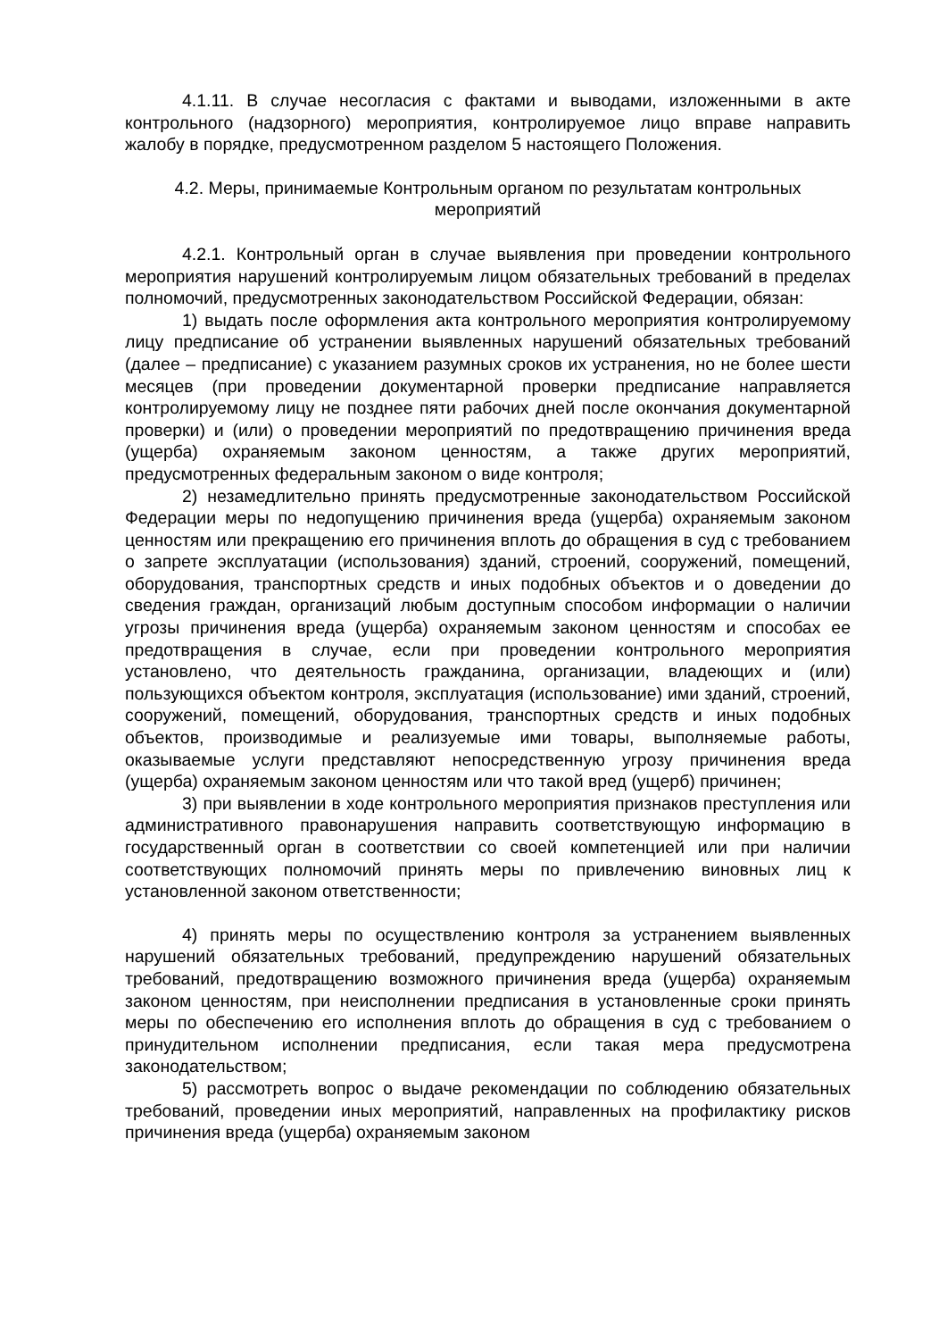4.1.11. В случае несогласия с фактами и выводами, изложенными в акте контрольного (надзорного) мероприятия, контролируемое лицо вправе направить жалобу в порядке, предусмотренном разделом 5 настоящего Положения.
4.2. Меры, принимаемые Контрольным органом по результатам контрольных мероприятий
4.2.1. Контрольный орган в случае выявления при проведении контрольного мероприятия нарушений контролируемым лицом обязательных требований в пределах полномочий, предусмотренных законодательством Российской Федерации, обязан:
1) выдать после оформления акта контрольного мероприятия контролируемому лицу предписание об устранении выявленных нарушений обязательных требований (далее – предписание) с указанием разумных сроков их устранения, но не более шести месяцев (при проведении документарной проверки предписание направляется контролируемому лицу не позднее пяти рабочих дней после окончания документарной проверки) и (или) о проведении мероприятий по предотвращению причинения вреда (ущерба) охраняемым законом ценностям, а также других мероприятий, предусмотренных федеральным законом о виде контроля;
2) незамедлительно принять предусмотренные законодательством Российской Федерации меры по недопущению причинения вреда (ущерба) охраняемым законом ценностям или прекращению его причинения вплоть до обращения в суд с требованием о запрете эксплуатации (использования) зданий, строений, сооружений, помещений, оборудования, транспортных средств и иных подобных объектов и о доведении до сведения граждан, организаций любым доступным способом информации о наличии угрозы причинения вреда (ущерба) охраняемым законом ценностям и способах ее предотвращения в случае, если при проведении контрольного мероприятия установлено, что деятельность гражданина, организации, владеющих и (или) пользующихся объектом контроля, эксплуатация (использование) ими зданий, строений, сооружений, помещений, оборудования, транспортных средств и иных подобных объектов, производимые и реализуемые ими товары, выполняемые работы, оказываемые услуги представляют непосредственную угрозу причинения вреда (ущерба) охраняемым законом ценностям или что такой вред (ущерб) причинен;
3) при выявлении в ходе контрольного мероприятия признаков преступления или административного правонарушения направить соответствующую информацию в государственный орган в соответствии со своей компетенцией или при наличии соответствующих полномочий принять меры по привлечению виновных лиц к установленной законом ответственности;
4) принять меры по осуществлению контроля за устранением выявленных нарушений обязательных требований, предупреждению нарушений обязательных требований, предотвращению возможного причинения вреда (ущерба) охраняемым законом ценностям, при неисполнении предписания в установленные сроки принять меры по обеспечению его исполнения вплоть до обращения в суд с требованием о принудительном исполнении предписания, если такая мера предусмотрена законодательством;
5) рассмотреть вопрос о выдаче рекомендации по соблюдению обязательных требований, проведении иных мероприятий, направленных на профилактику рисков причинения вреда (ущерба) охраняемым законом